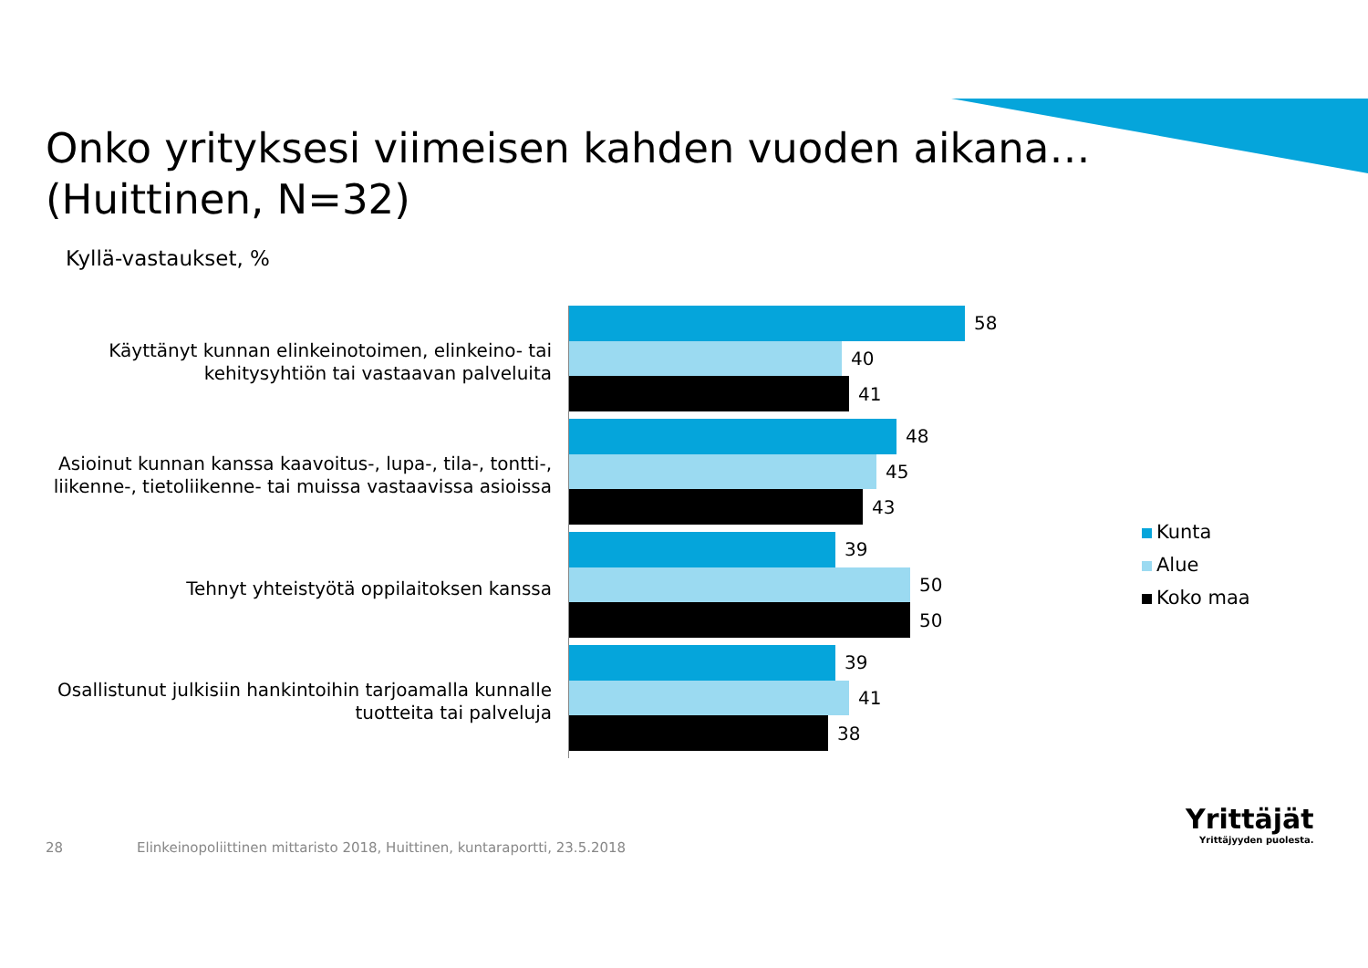Onko yrityksesi viimeisen kahden vuoden aikana…
(Huittinen, N=32)
Kyllä-vastaukset, %
Käyttänyt kunnan elinkeinotoimen, elinkeino- tai kehitysyhtiön tai vastaavan palveluita
58
40
41
Asioinut kunnan kanssa kaavoitus-, lupa-, tila-, tontti-, liikenne-, tietoliikenne- tai muissa vastaavissa asioissa
48
45
43
Tehnyt yhteistyötä oppilaitoksen kanssa
39
50
50
Osallistunut julkisiin hankintoihin tarjoamalla kunnalle tuotteita tai palveluja
39
41
38
Kunta
Alue
Koko maa
28
Elinkeinopoliittinen mittaristo 2018, Huittinen, kuntaraportti, 23.5.2018
Yrittäjät
Yrittäjyyden puolesta.